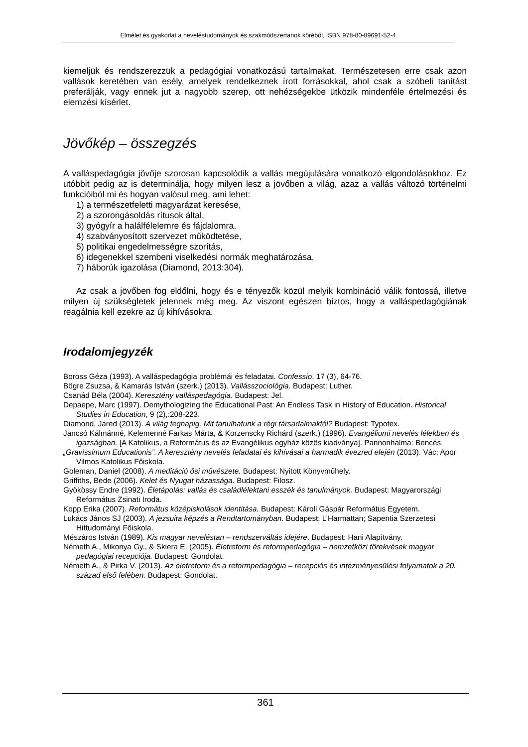Elmélet és gyakorlat a neveléstudományok és szakmódszertanok köréből, ISBN 978-80-89691-52-4
kiemeljük és rendszerezzük a pedagógiai vonatkozású tartalmakat. Természetesen erre csak azon vallások keretében van esély, amelyek rendelkeznek írott forrásokkal, ahol csak a szóbeli tanítást preferálják, vagy ennek jut a nagyobb szerep, ott nehézségekbe ütközik mindenféle értelmezési és elemzési kísérlet.
Jövőkép – összegzés
A valláspedagógia jövője szorosan kapcsolódik a vallás megújulására vonatkozó elgondolásokhoz. Ez utóbbit pedig az is determinálja, hogy milyen lesz a jövőben a világ, azaz a vallás változó történelmi funkcióiból mi és hogyan valósul meg, ami lehet:
1) a természetfeletti magyarázat keresése,
2) a szorongásoldás rítusok által,
3) gyógyír a halálfélelemre és fájdalomra,
4) szabványosított szervezet működtetése,
5) politikai engedelmességre szorítás,
6) idegenekkel szembeni viselkedési normák meghatározása,
7) háborúk igazolása (Diamond, 2013:304).
Az csak a jövőben fog eldőlni, hogy és e tényezők közül melyik kombináció válik fontossá, illetve milyen új szükségletek jelennek még meg. Az viszont egészen biztos, hogy a valláspedagógiának reagálnia kell ezekre az új kihívásokra.
Irodalomjegyzék
Boross Géza (1993). A valláspedagógia problémái és feladatai. Confessio, 17 (3), 64-76.
Bögre Zsuzsa, & Kamarás István (szerk.) (2013). Vallásszociológia. Budapest: Luther.
Csanád Béla (2004). Keresztény valláspedagógia. Budapest: Jel.
Depaepe, Marc (1997). Demythologizing the Educational Past: An Endless Task in History of Education. Historical Studies in Education, 9 (2),:208-223.
Diamond, Jared (2013). A világ tegnapig. Mit tanulhatunk a régi társadalmaktól? Budapest: Typotex.
Jancsó Kálmánné, Kelemenné Farkas Márta, & Korzenscky Richárd (szerk.) (1996). Evangéliumi nevelés lélekben és igazságban. [A Katolikus, a Református és az Evangélikus egyház közös kiadványa]. Pannonhalma: Bencés.
„Gravissimum Educationis”. A keresztény nevelés feladatai és kihívásai a harmadik évezred elején (2013). Vác: Apor Vilmos Katolikus Főiskola.
Goleman, Daniel (2008). A meditáció ősi művészete. Budapest: Nyitott Könyvműhely.
Griffiths, Bede (2006). Kelet és Nyugat házassága. Budapest: Filosz.
Gyökössy Endre (1992). Életápolás: vallás és családlélektani esszék és tanulmányok. Budapest: Magyarországi Református Zsinati Iroda.
Kopp Erika (2007). Református középiskolások identitása. Budapest: Károli Gáspár Református Egyetem.
Lukács János SJ (2003). A jezsuita képzés a Rendtartományban. Budapest: L’Harmattan; Sapentia Szerzetesi Hittudományi Főiskola.
Mészáros István (1989). Kis magyar neveléstan – rendszerváltás idejére. Budapest: Hani Alapítvány.
Németh A., Mikonya Gy., & Skiera E. (2005). Életreform és reformpedagógia – nemzetközi törekvések magyar pedagógiai recepciója. Budapest: Gondolat.
Németh A., & Pirka V. (2013). Az életreform és a reformpedagógia – recepciós és intézményesülési folyamatok a 20. század első felében. Budapest: Gondolat.
361